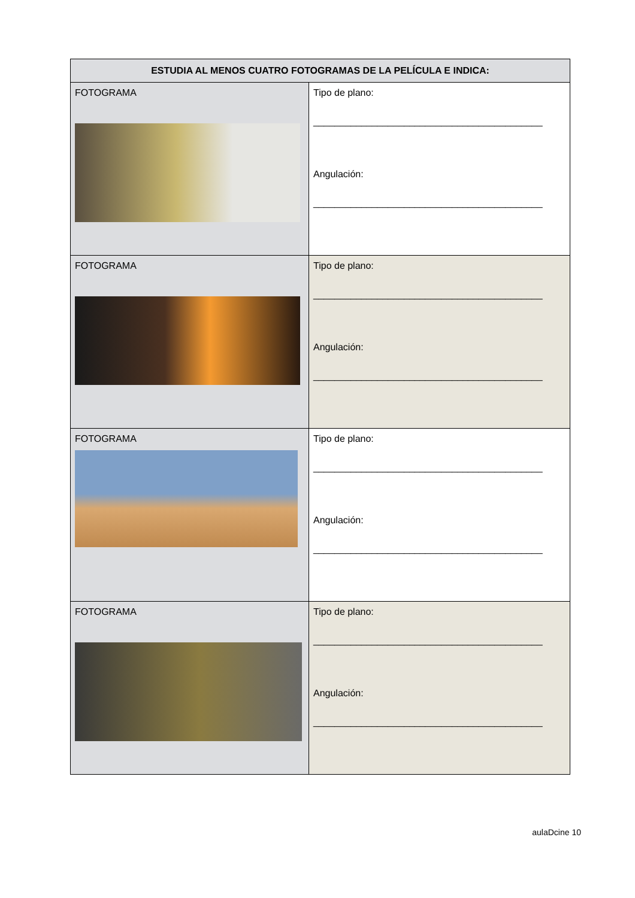| ESTUDIA AL MENOS CUATRO FOTOGRAMAS DE LA PELÍCULA E INDICA: | |
| --- | --- |
| FOTOGRAMA | Tipo de plano: ___________________________________________ Angulación: ___________________________________________ |
| FOTOGRAMA | Tipo de plano: ___________________________________________ Angulación: ___________________________________________ |
| FOTOGRAMA | Tipo de plano: ___________________________________________ Angulación: ___________________________________________ |
| FOTOGRAMA | Tipo de plano: ___________________________________________ Angulación: ___________________________________________ |
aulaDcine 10